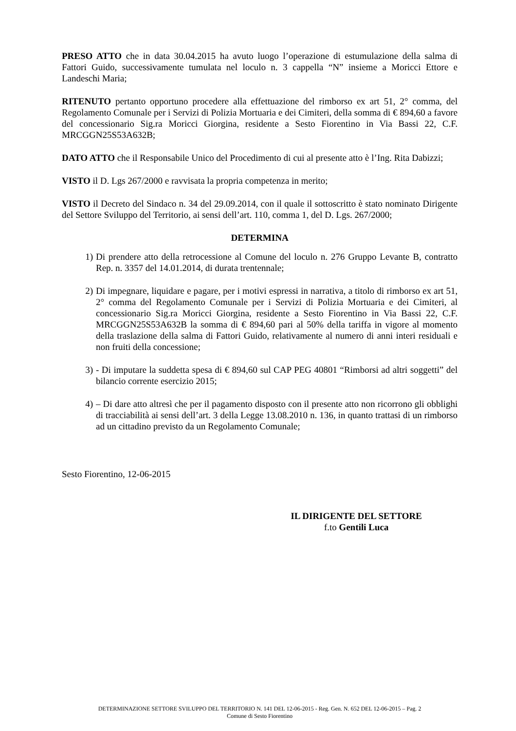PRESO ATTO che in data 30.04.2015 ha avuto luogo l’operazione di estumulazione della salma di Fattori Guido, successivamente tumulata nel loculo n. 3 cappella “N” insieme a Moricci Ettore e Landeschi Maria;
RITENUTO pertanto opportuno procedere alla effettuazione del rimborso ex art 51, 2° comma, del Regolamento Comunale per i Servizi di Polizia Mortuaria e dei Cimiteri, della somma di € 894,60 a favore del concessionario Sig.ra Moricci Giorgina, residente a Sesto Fiorentino in Via Bassi 22, C.F. MRCGGN25S53A632B;
DATO ATTO che il Responsabile Unico del Procedimento di cui al presente atto è l’Ing. Rita Dabizzi;
VISTO il D. Lgs 267/2000 e ravvisata la propria competenza in merito;
VISTO il Decreto del Sindaco n. 34 del 29.09.2014, con il quale il sottoscritto è stato nominato Dirigente del Settore Sviluppo del Territorio, ai sensi dell’art. 110, comma 1, del D. Lgs. 267/2000;
DETERMINA
1) Di prendere atto della retrocessione al Comune del loculo n. 276 Gruppo Levante B, contratto Rep. n. 3357 del 14.01.2014, di durata trentennale;
2) Di impegnare, liquidare e pagare, per i motivi espressi in narrativa, a titolo di rimborso ex art 51, 2° comma del Regolamento Comunale per i Servizi di Polizia Mortuaria e dei Cimiteri, al concessionario Sig.ra Moricci Giorgina, residente a Sesto Fiorentino in Via Bassi 22, C.F. MRCGGN25S53A632B la somma di € 894,60 pari al 50% della tariffa in vigore al momento della traslazione della salma di Fattori Guido, relativamente al numero di anni interi residuali e non fruiti della concessione;
3) - Di imputare la suddetta spesa di € 894,60 sul CAP PEG 40801 “Rimborsi ad altri soggetti” del bilancio corrente esercizio 2015;
4) – Di dare atto altresì che per il pagamento disposto con il presente atto non ricorrono gli obblighi di tracciabilità ai sensi dell’art. 3 della Legge 13.08.2010 n. 136, in quanto trattasi di un rimborso ad un cittadino previsto da un Regolamento Comunale;
Sesto Fiorentino, 12-06-2015
IL DIRIGENTE DEL SETTORE
f.to Gentili Luca
DETERMINAZIONE SETTORE SVILUPPO DEL TERRITORIO N. 141 DEL 12-06-2015 - Reg. Gen. N. 652 DEL 12-06-2015 – Pag. 2
Comune di Sesto Fiorentino